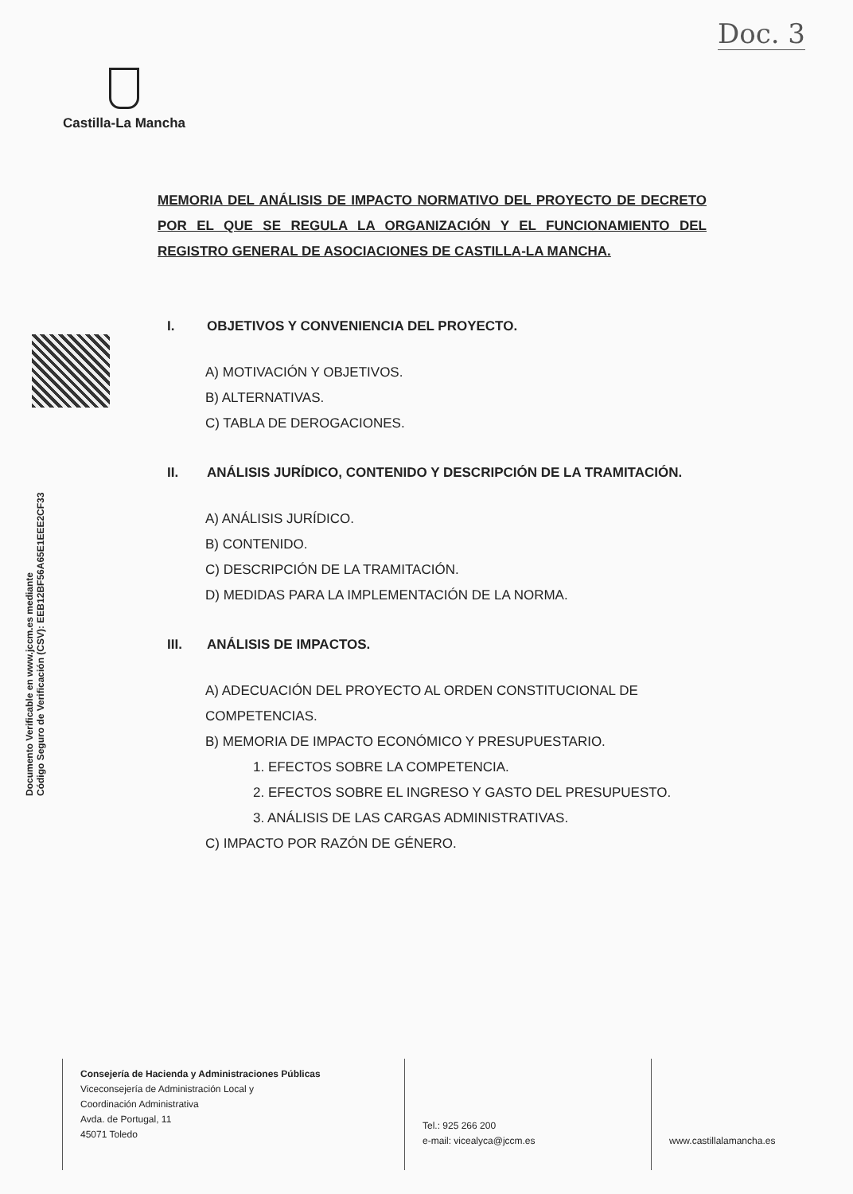Doc. 3
Castilla-La Mancha
Documento Verificable en www.jccm.es mediante
Código Seguro de Verificación (CSV): EEB12BF56A65E1EEE2CF33
MEMORIA DEL ANÁLISIS DE IMPACTO NORMATIVO DEL PROYECTO DE DECRETO POR EL QUE SE REGULA LA ORGANIZACIÓN Y EL FUNCIONAMIENTO DEL REGISTRO GENERAL DE ASOCIACIONES DE CASTILLA-LA MANCHA.
I. OBJETIVOS Y CONVENIENCIA DEL PROYECTO.
A) MOTIVACIÓN Y OBJETIVOS.
B) ALTERNATIVAS.
C) TABLA DE DEROGACIONES.
II. ANÁLISIS JURÍDICO, CONTENIDO Y DESCRIPCIÓN DE LA TRAMITACIÓN.
A) ANÁLISIS JURÍDICO.
B) CONTENIDO.
C) DESCRIPCIÓN DE LA TRAMITACIÓN.
D) MEDIDAS PARA LA IMPLEMENTACIÓN DE LA NORMA.
III. ANÁLISIS DE IMPACTOS.
A) ADECUACIÓN DEL PROYECTO AL ORDEN CONSTITUCIONAL DE COMPETENCIAS.
B) MEMORIA DE IMPACTO ECONÓMICO Y PRESUPUESTARIO.
1. EFECTOS SOBRE LA COMPETENCIA.
2. EFECTOS SOBRE EL INGRESO Y GASTO DEL PRESUPUESTO.
3. ANÁLISIS DE LAS CARGAS ADMINISTRATIVAS.
C) IMPACTO POR RAZÓN DE GÉNERO.
Consejería de Hacienda y Administraciones Públicas
Viceconsejería de Administración Local y
Coordinación Administrativa
Avda. de Portugal, 11
45071 Toledo
Tel.: 925 266 200
e-mail: vicealyca@jccm.es
www.castillalamancha.es